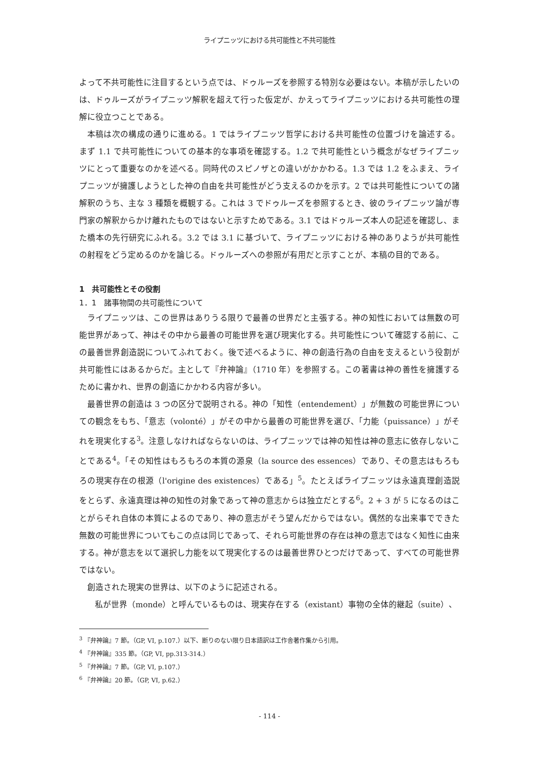ライプニッツにおける共可能性と不共可能性
よって不共可能性に注目するという点では、ドゥルーズを参照する特別な必要はない。本稿が示したいのは、ドゥルーズがライプニッツ解釈を超えて行った仮定が、かえってライプニッツにおける共可能性の理解に役立つことである。
本稿は次の構成の通りに進める。1 ではライプニッツ哲学における共可能性の位置づけを論述する。まず 1.1 で共可能性についての基本的な事項を確認する。1.2 で共可能性という概念がなぜライプニッツにとって重要なのかを述べる。同時代のスピノザとの違いがかかわる。1.3 では 1.2 をふまえ、ライプニッツが擁護しようとした神の自由を共可能性がどう支えるのかを示す。2 では共可能性についての諸解釈のうち、主な 3 種類を概観する。これは 3 でドゥルーズを参照するとき、彼のライプニッツ論が専門家の解釈からかけ離れたものではないと示すためである。3.1 ではドゥルーズ本人の記述を確認し、また橋本の先行研究にふれる。3.2 では 3.1 に基づいて、ライプニッツにおける神のありようが共可能性の射程をどう定めるのかを論じる。ドゥルーズへの参照が有用だと示すことが、本稿の目的である。
1　共可能性とその役割
1．1　諸事物間の共可能性について
ライプニッツは、この世界はありうる限りで最善の世界だと主張する。神の知性においては無数の可能世界があって、神はその中から最善の可能世界を選び現実化する。共可能性について確認する前に、この最善世界創造説についてふれておく。後で述べるように、神の創造行為の自由を支えるという役割が共可能性にはあるからだ。主として『弁神論』（1710 年）を参照する。この著書は神の善性を擁護するために書かれ、世界の創造にかかわる内容が多い。
最善世界の創造は 3 つの区分で説明される。神の「知性（entendement）」が無数の可能世界についての観念をもち、「意志（volonté）」がその中から最善の可能世界を選び、「力能（puissance）」がそれを現実化する<sup>3</sup>。注意しなければならないのは、ライプニッツでは神の知性は神の意志に依存しないことである<sup>4</sup>。「その知性はもろもろの本質の源泉（la source des essences）であり、その意志はもろもろの現実存在の根源（l'origine des existences）である」<sup>5</sup>。たとえばライプニッツは永遠真理創造説をとらず、永遠真理は神の知性の対象であって神の意志からは独立だとする<sup>6</sup>。2 + 3 が 5 になるのはことがらそれ自体の本質によるのであり、神の意志がそう望んだからではない。偶然的な出来事でできた無数の可能世界についてもこの点は同じであって、それら可能世界の存在は神の意志ではなく知性に由来する。神が意志を以て選択し力能を以て現実化するのは最善世界ひとつだけであって、すべての可能世界ではない。
創造された現実の世界は、以下のように記述される。
私が世界（monde）と呼んでいるものは、現実存在する（existant）事物の全体的継起（suite）、
<sup>3</sup> 『弁神論』7 節。（GP, VI, p.107.）以下、断りのない限り日本語訳は工作舎著作集から引用。
<sup>4</sup> 『弁神論』335 節。（GP, VI, pp.313-314.）
<sup>5</sup> 『弁神論』7 節。（GP, VI, p.107.）
<sup>6</sup> 『弁神論』20 節。（GP, VI, p.62.）
- 114 -